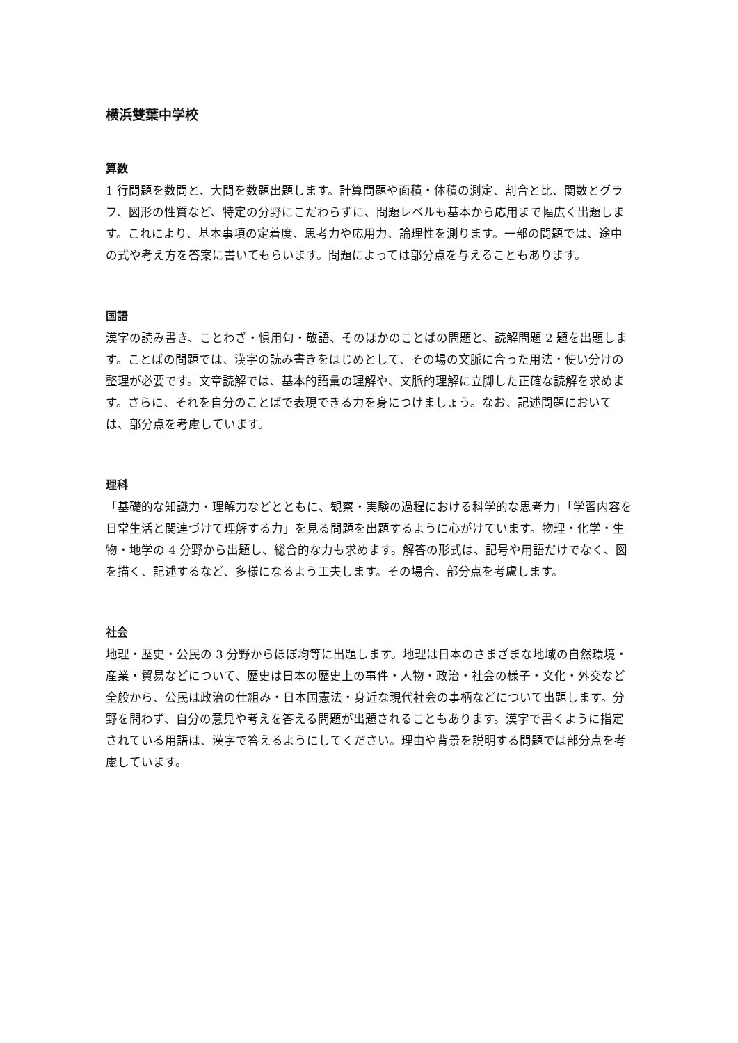横浜雙葉中学校
算数
1 行問題を数問と、大問を数題出題します。計算問題や面積・体積の測定、割合と比、関数とグラフ、図形の性質など、特定の分野にこだわらずに、問題レベルも基本から応用まで幅広く出題します。これにより、基本事項の定着度、思考力や応用力、論理性を測ります。一部の問題では、途中の式や考え方を答案に書いてもらいます。問題によっては部分点を与えることもあります。
国語
漢字の読み書き、ことわざ・慣用句・敬語、そのほかのことばの問題と、読解問題 2 題を出題します。ことばの問題では、漢字の読み書きをはじめとして、その場の文脈に合った用法・使い分けの整理が必要です。文章読解では、基本的語彙の理解や、文脈的理解に立脚した正確な読解を求めます。さらに、それを自分のことばで表現できる力を身につけましょう。なお、記述問題においては、部分点を考慮しています。
理科
「基礎的な知識力・理解力などとともに、観察・実験の過程における科学的な思考力」「学習内容を日常生活と関連づけて理解する力」を見る問題を出題するように心がけています。物理・化学・生物・地学の 4 分野から出題し、総合的な力も求めます。解答の形式は、記号や用語だけでなく、図を描く、記述するなど、多様になるよう工夫します。その場合、部分点を考慮します。
社会
地理・歴史・公民の 3 分野からほぼ均等に出題します。地理は日本のさまざまな地域の自然環境・産業・貿易などについて、歴史は日本の歴史上の事件・人物・政治・社会の様子・文化・外交など全般から、公民は政治の仕組み・日本国憲法・身近な現代社会の事柄などについて出題します。分野を問わず、自分の意見や考えを答える問題が出題されることもあります。漢字で書くように指定されている用語は、漢字で答えるようにしてください。理由や背景を説明する問題では部分点を考慮しています。